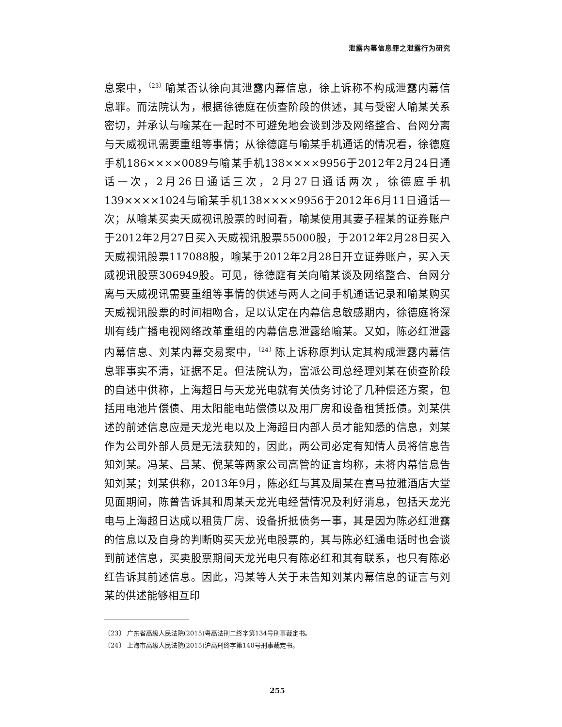泄露内幕信息罪之泄露行为研究
息案中，<sup>〔23〕</sup>喻某否认徐向其泄露内幕信息，徐上诉称不构成泄露内幕信息罪。而法院认为，根据徐德庭在侦查阶段的供述，其与受密人喻某关系密切，并承认与喻某在一起时不可避免地会谈到涉及网络整合、台网分离与天威视讯需要重组等事情；从徐德庭与喻某手机通话的情况看，徐德庭手机186××××0089与喻某手机138××××9956于2012年2月24日通话一次，2月26日通话三次，2月27日通话两次，徐德庭手机139××××1024与喻某手机138××××9956于2012年6月11日通话一次；从喻某买卖天威视讯股票的时间看，喻某使用其妻子程某的证券账户于2012年2月27日买入天威视讯股票55000股，于2012年2月28日买入天威视讯股票117088股，喻某于2012年2月28日开立证券账户，买入天威视讯股票306949股。可见，徐德庭有关向喻某谈及网络整合、台网分离与天威视讯需要重组等事情的供述与两人之间手机通话记录和喻某购买天威视讯股票的时间相吻合，足以认定在内幕信息敏感期内，徐德庭将深圳有线广播电视网络改革重组的内幕信息泄露给喻某。又如，陈必红泄露内幕信息、刘某内幕交易案中，<sup>〔24〕</sup>陈上诉称原判认定其构成泄露内幕信息罪事实不清，证据不足。但法院认为，富派公司总经理刘某在侦查阶段的自述中供称，上海超日与天龙光电就有关债务讨论了几种偿还方案，包括用电池片偿债、用太阳能电站偿债以及用厂房和设备租赁抵债。刘某供述的前述信息应是天龙光电以及上海超日内部人员才能知悉的信息，刘某作为公司外部人员是无法获知的，因此，两公司必定有知情人员将信息告知刘某。冯某、吕某、倪某等两家公司高管的证言均称，未将内幕信息告知刘某；刘某供称，2013年9月，陈必红与其及周某在喜马拉雅酒店大堂见面期间，陈曾告诉其和周某天龙光电经营情况及利好消息，包括天龙光电与上海超日达成以租赁厂房、设备折抵债务一事，其是因为陈必红泄露的信息以及自身的判断购买天龙光电股票的，其与陈必红通电话时也会谈到前述信息，买卖股票期间天龙光电只有陈必红和其有联系，也只有陈必红告诉其前述信息。因此，冯某等人关于未告知刘某内幕信息的证言与刘某的供述能够相互印
〔23〕 广东省高级人民法院(2015)粤高法刑二终字第134号刑事裁定书。
〔24〕 上海市高级人民法院(2015)沪高刑终字第140号刑事裁定书。
255